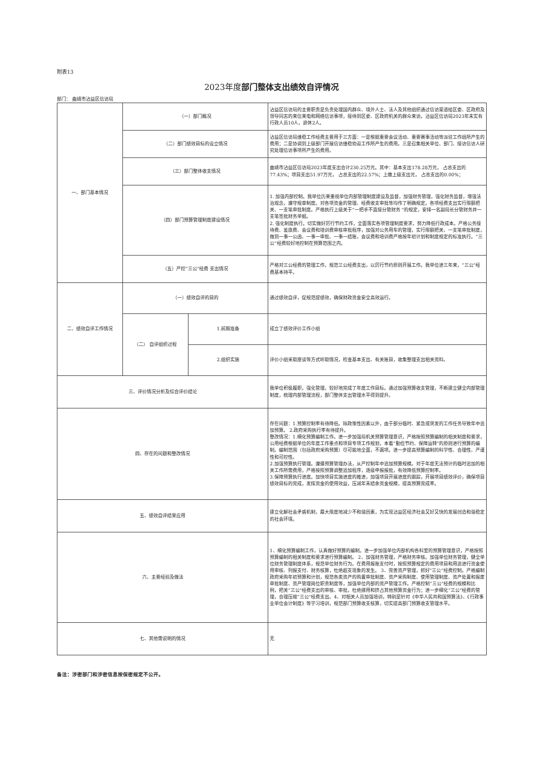附表13
2023年度部门整体支出绩效自评情况
部门： 曲靖市沾益区信访局
| 一、部门基本情况 | （一）部门概况 | | 沾益区信访局的主要职责是负责处理国内群众、境外人士、法人及其他组织通过信访渠道给区委、区政府及领导同志的来信来电和网络信访事项，接待到区委、区政府机关的群众来访。沾益区信访局2023年末实有行政人员10人，退休2人。 |
| | （二）部门绩效目标的设立情况 | | 沾益区信访局维稳工作经费主要用于三方面：一是根据重要会议活动、重要赛事活动等派驻工作组所产生的费用；二是协调到上级部门开展信访维稳劝返工作所产生的费用。三是召集相关单位、部门、接访信访人研究处理信访事项所产生的费用。 |
| | （三）部门整体收支情况 | | 曲靖市沾益区信访局2023年度支出合计230.25万元。其中：基本支出178.28万元， 占总支出的77.43%；项目支出51.97万元， 占总支出的22.57%；上缴上级支出元， 占总支出的0.00%； |
| | （四）部门预算管理制度建设情况 | | 1. 加强内部控制。我单位历来重视单位内部管理制度建设及监督，加强财务管理，强化财务监督，增强法治观念，遵守规章制度。对各项资金的管理、经费收支审批等均作了明确规定。各项经费支出实行限额把关、一支笔审批制度。严格执行上级关于“一把手不直接分管财务 ”的规定，安排一名副局长分管财务并一支笔签批财务单据。 2. 强化制度执行。切实做好厉行节约工作，全面落实各项管理制度要求，努力降低行政成本。严格公务接待费、差旅费、会议费和培训费审核审批程序，加强对公务用车的管理，实行限额把关、一支笔审批制度，做到一事一公函、一事一审批、一事一结账，会议费和培训费严格按年初计划和制度规定的标准执行。“三公”经费较好地控制在预算范围之内。 |
| | （五）严控“三公”经费 支出情况 | | 严格对三公经费的管理工作，规范三公经费支出，以厉行节约原则开展工作。我单位进三年来，“三公”经费基本持平。 |
| 二、绩效自评工作情况 | （一）绩效自评的目的 | | 通过绩效自评，促规范提绩效，确保财政资金安全高效运行。 |
| | （二） 自评组织过程 | 1.前期准备 | 成立了绩效评价工作小组 |
| | | 2.组织实施 | 评价小组采取座谈等方式听取情况，检查基本支出、有关账目，收集整理支出相关资料。 |
| 三、评价情况分析及综合评价结论 | | | 我单位积极履职，强化管理，较好地完成了年度工作目标。通过加强预算收支管理，不断建立健全内部管理制度，梳理内部管理流程，部门整体支出管理水平得到提升。 |
| 四、存在的问题和整改情况 | | | 存在问题：1.预算控制率有待降低。除政策性因素以外，由于部分临时、紧急或突发的工作任务导致年中追加预算。 2.政府采购执行率有待提升。 整改情况：1.细化预算编制工作。进一步加强局机关预算管理意识，严格按照预算编制的相关制度和要求，公用经费根据单位的年度工作重点和项目专项工作规划，本着“勤俭节约、保障运转”的原则进行预算的编制。编制范围（包括政府采购预算）尽可能地全面，不漏项。进一步提高预算编制的科学性、合理性、严谨性和可控性。 2.加强预算执行管理。遵循预算管理办法，从严控制年中追加预算规模。对于年度无法预计的临时追加的相关工作所需费用，严格按照预算调整追加程序，逐级申报报批，有效降低预算控制率。 3.保障预算执行进度。加快项目实施进度的推进，加强项目开展进度的跟踪，开展项目绩效评价，确保项目绩效目标的完成，发挥资金的使用效益，压减年末结余资金规模，提高预算完成率。 |
| 五、绩效自评结果应用 | | | 建立化解社会矛盾机制，最大限度地减少不和谐因素，为实现沾益区经济社会又好又快的发展创造和谐稳定的社会环境。 |
| 六、主要经验及做法 | | | 1、细化预算编制工作，认真做好预算的编制。进一步加强单位内部机构各科室的预算管理意识，严格按照预算编制的相关制度和要求进行预算编制。 2、加强财务管理，严格财务审核。加强单位财务管理，健全单位财务管理制度体系，规范单位财务行为。在费用报账支付时，按照预算规定的费用项目和用途进行资金使用审核、列报支付、财务核算，杜绝超支现象的发生。 3、完善资产管理，抓好“三公”经费控制。严格编制政府采购年初预算和计划，规范各类资产的购置审批制度、资产采购制度、使用管理制度、资产处置和报废审批制度、资产管理岗位职责制度等，加强单位内部的资产管理工作。严格控制“三公”经费的规模和比例，把关“三公”经费支出的审核、审批，杜绝挪用和挤占其他预算资金行为；进一步细化“三公”经费的管理，合理压缩“三公”经费支出。4、对相关人员加强培训，特别是针对《中华人民共和国预算法》、《行政事业单位会计制度》等学习培训，规范部门预算收支核算，切实提高部门预算收支管理水平。 |
| 七、其他需说明的情况 | | | 无 |
备注：涉密部门和涉密信息按保密规定不公开。